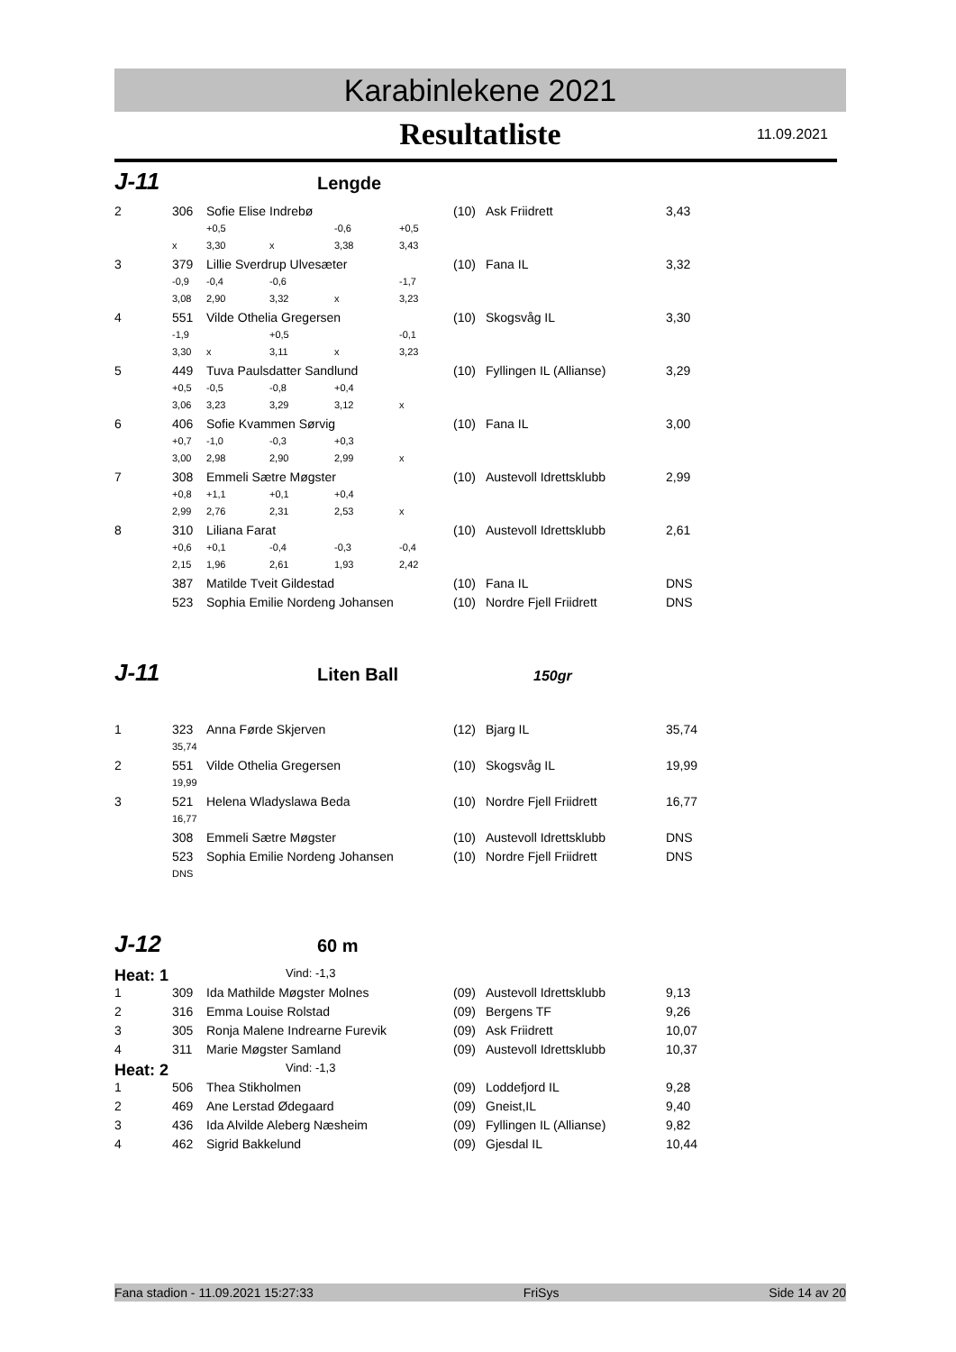Karabinlekene 2021
Resultatliste 11.09.2021
J-11 Lengde
| 2 | 306 | Sofie Elise Indrebø | | | | (10) | Ask Friidrett | 3,43 |
| | | +0,5 | | -0,6 | +0,5 | | | |
| | x | 3,30 | x | 3,38 | 3,43 | | | |
| 3 | 379 | Lillie Sverdrup Ulvesæter | | | | (10) | Fana IL | 3,32 |
| | -0,9 | -0,4 | -0,6 | | -1,7 | | | |
| | 3,08 | 2,90 | 3,32 | x | 3,23 | | | |
| 4 | 551 | Vilde Othelia Gregersen | | | | (10) | Skogsvåg IL | 3,30 |
| | -1,9 | | +0,5 | | -0,1 | | | |
| | 3,30 | x | 3,11 | x | 3,23 | | | |
| 5 | 449 | Tuva Paulsdatter Sandlund | | | | (10) | Fyllingen IL (Allianse) | 3,29 |
| | +0,5 | -0,5 | -0,8 | +0,4 | | | | |
| | 3,06 | 3,23 | 3,29 | 3,12 | x | | | |
| 6 | 406 | Sofie Kvammen Sørvig | | | | (10) | Fana IL | 3,00 |
| | +0,7 | -1,0 | -0,3 | +0,3 | | | | |
| | 3,00 | 2,98 | 2,90 | 2,99 | x | | | |
| 7 | 308 | Emmeli Sætre Møgster | | | | (10) | Austevoll Idrettsklubb | 2,99 |
| | +0,8 | +1,1 | +0,1 | +0,4 | | | | |
| | 2,99 | 2,76 | 2,31 | 2,53 | x | | | |
| 8 | 310 | Liliana Farat | | | | (10) | Austevoll Idrettsklubb | 2,61 |
| | +0,6 | +0,1 | -0,4 | -0,3 | -0,4 | | | |
| | 2,15 | 1,96 | 2,61 | 1,93 | 2,42 | | | |
| | 387 | Matilde Tveit Gildestad | | | | (10) | Fana IL | DNS |
| | 523 | Sophia Emilie Nordeng Johansen | | | | (10) | Nordre Fjell Friidrett | DNS |
J-11 Liten Ball 150gr
| 1 | 323 | Anna Førde Skjerven | (12) | Bjarg IL | 35,74 |
| | 35,74 | | | | |
| 2 | 551 | Vilde Othelia Gregersen | (10) | Skogsvåg IL | 19,99 |
| | 19,99 | | | | |
| 3 | 521 | Helena Wladyslawa Beda | (10) | Nordre Fjell Friidrett | 16,77 |
| | 16,77 | | | | |
| | 308 | Emmeli Sætre Møgster | (10) | Austevoll Idrettsklubb | DNS |
| | 523 | Sophia Emilie Nordeng Johansen | (10) | Nordre Fjell Friidrett | DNS |
| | DNS | | | | |
J-12 60 m
Heat: 1 Vind: -1,3
| 1 | 309 | Ida Mathilde Møgster Molnes | (09) | Austevoll Idrettsklubb | 9,13 |
| 2 | 316 | Emma Louise Rolstad | (09) | Bergens TF | 9,26 |
| 3 | 305 | Ronja Malene Indrearne Furevik | (09) | Ask Friidrett | 10,07 |
| 4 | 311 | Marie Møgster Samland | (09) | Austevoll Idrettsklubb | 10,37 |
Heat: 2 Vind: -1,3
| 1 | 506 | Thea Stikholmen | (09) | Loddefjord IL | 9,28 |
| 2 | 469 | Ane Lerstad Ødegaard | (09) | Gneist,IL | 9,40 |
| 3 | 436 | Ida Alvilde Aleberg Næsheim | (09) | Fyllingen IL (Allianse) | 9,82 |
| 4 | 462 | Sigrid Bakkelund | (09) | Gjesdal IL | 10,44 |
Fana stadion - 11.09.2021 15:27:33 FriSys Side 14 av 20